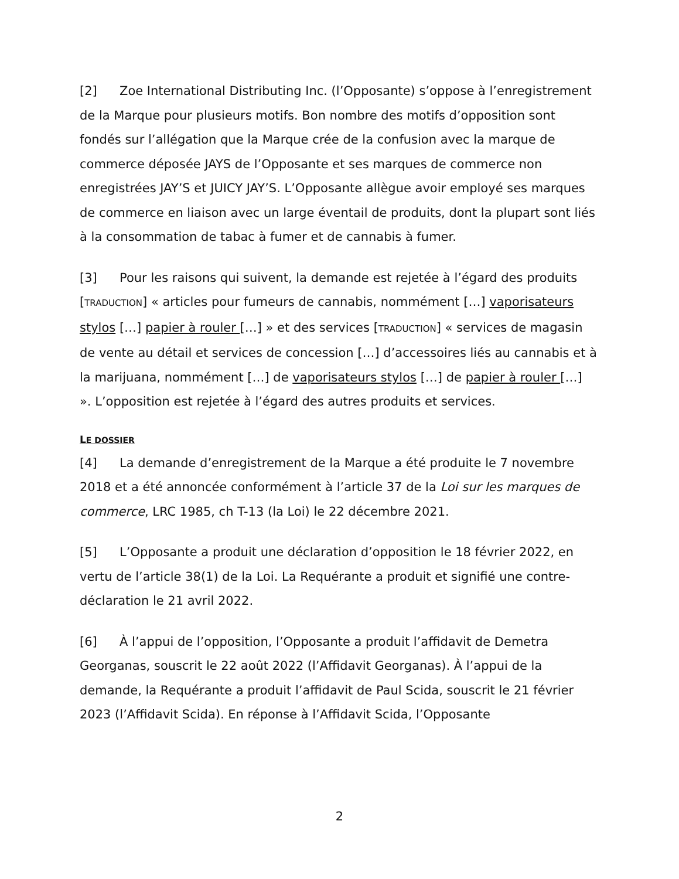[2] Zoe International Distributing Inc. (l’Opposante) s’oppose à l’enregistrement de la Marque pour plusieurs motifs. Bon nombre des motifs d’opposition sont fondés sur l’allégation que la Marque crée de la confusion avec la marque de commerce déposée JAYS de l’Opposante et ses marques de commerce non enregistrées JAY’S et JUICY JAY’S. L’Opposante allègue avoir employé ses marques de commerce en liaison avec un large éventail de produits, dont la plupart sont liés à la consommation de tabac à fumer et de cannabis à fumer.
[3] Pour les raisons qui suivent, la demande est rejetée à l’égard des produits [TRADUCTION] « articles pour fumeurs de cannabis, nommément […] vaporisateurs stylos […] papier à rouler […] » et des services [TRADUCTION] « services de magasin de vente au détail et services de concession […] d’accessoires liés au cannabis et à la marijuana, nommément […] de vaporisateurs stylos […] de papier à rouler […] ». L’opposition est rejetée à l’égard des autres produits et services.
LE DOSSIER
[4] La demande d’enregistrement de la Marque a été produite le 7 novembre 2018 et a été annoncée conformément à l’article 37 de la Loi sur les marques de commerce, LRC 1985, ch T-13 (la Loi) le 22 décembre 2021.
[5] L’Opposante a produit une déclaration d’opposition le 18 février 2022, en vertu de l’article 38(1) de la Loi. La Requérante a produit et signifié une contre-déclaration le 21 avril 2022.
[6] À l’appui de l’opposition, l’Opposante a produit l’affidavit de Demetra Georganas, souscrit le 22 août 2022 (l’Affidavit Georganas). À l’appui de la demande, la Requérante a produit l’affidavit de Paul Scida, souscrit le 21 février 2023 (l’Affidavit Scida). En réponse à l’Affidavit Scida, l’Opposante
2